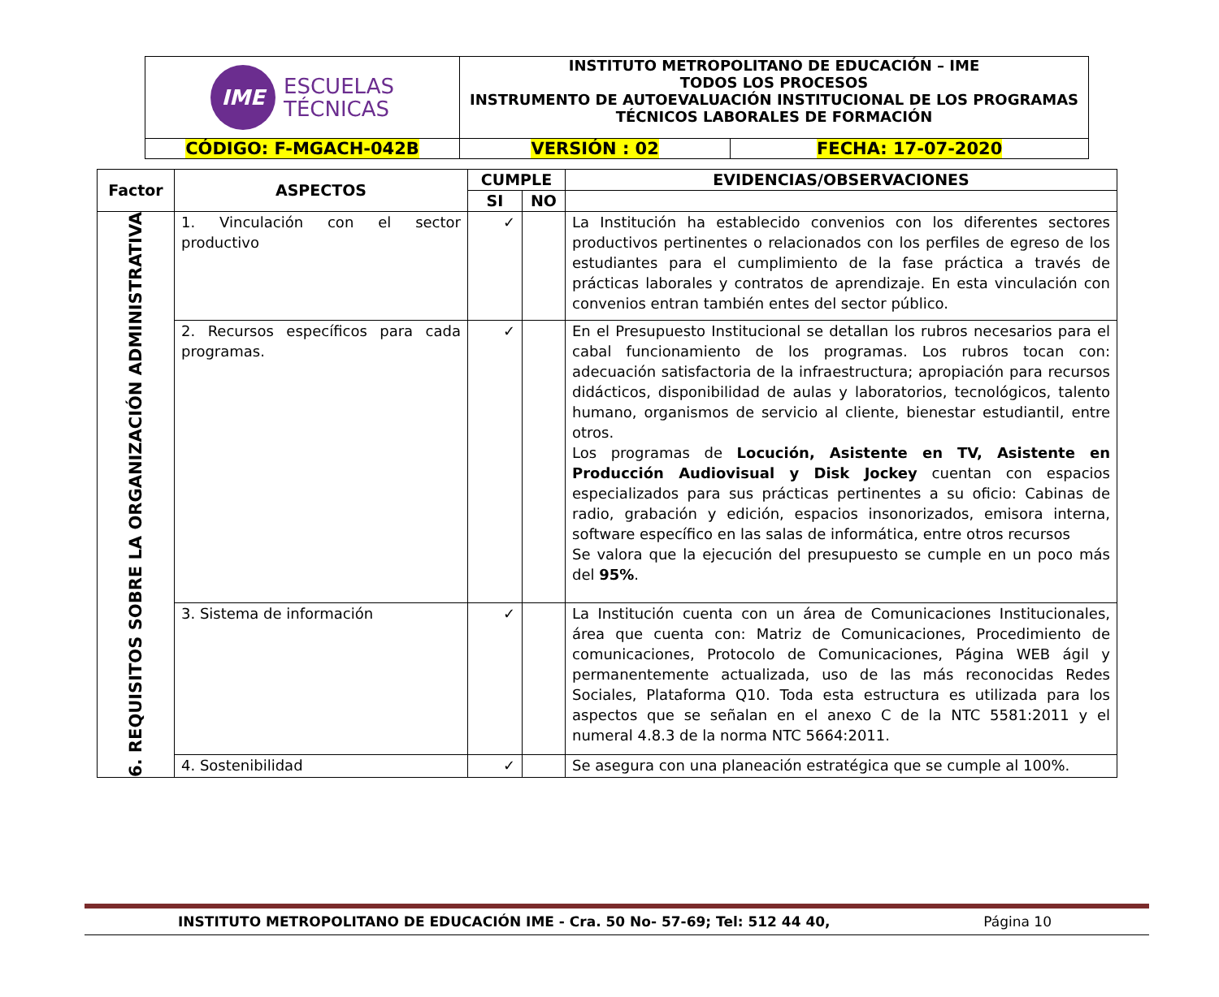| IME ESCUELAS TÉCNICAS | INSTITUTO METROPOLITANO DE EDUCACIÓN – IME TODOS LOS PROCESOS INSTRUMENTO DE AUTOEVALUACIÓN INSTITUCIONAL DE LOS PROGRAMAS TÉCNICOS LABORALES DE FORMACIÓN | |
| CÓDIGO: F-MGACH-042B | VERSIÓN : 02 | FECHA: 17-07-2020 |
| Factor | ASPECTOS | CUMPLE | | EVIDENCIAS/OBSERVACIONES |
| --- | --- | --- | --- | --- |
| | | SI | NO | |
| 6. REQUISITOS SOBRE LA ORGANIZACIÓN ADMINISTRATIVA | 1. Vinculación con el sector productivo | ✓ | | La Institución ha establecido convenios con los diferentes sectores productivos pertinentes o relacionados con los perfiles de egreso de los estudiantes para el cumplimiento de la fase práctica a través de prácticas laborales y contratos de aprendizaje. En esta vinculación con convenios entran también entes del sector público. |
| | 2. Recursos específicos para cada programas. | ✓ | | En el Presupuesto Institucional se detallan los rubros necesarios para el cabal funcionamiento de los programas. Los rubros tocan con: adecuación satisfactoria de la infraestructura; apropiación para recursos didácticos, disponibilidad de aulas y laboratorios, tecnológicos, talento humano, organismos de servicio al cliente, bienestar estudiantil, entre otros. Los programas de Locución, Asistente en TV, Asistente en Producción Audiovisual y Disk Jockey cuentan con espacios especializados para sus prácticas pertinentes a su oficio: Cabinas de radio, grabación y edición, espacios insonorizados, emisora interna, software específico en las salas de informática, entre otros recursos Se valora que la ejecución del presupuesto se cumple en un poco más del 95% . |
| | 3. Sistema de información | ✓ | | La Institución cuenta con un área de Comunicaciones Institucionales, área que cuenta con: Matriz de Comunicaciones, Procedimiento de comunicaciones, Protocolo de Comunicaciones, Página WEB ágil y permanentemente actualizada, uso de las más reconocidas Redes Sociales, Plataforma Q10. Toda esta estructura es utilizada para los aspectos que se señalan en el anexo C de la NTC 5581:2011 y el numeral 4.8.3 de la norma NTC 5664:2011. |
| | 4. Sostenibilidad | ✓ | | Se asegura con una planeación estratégica que se cumple al 100%. |
INSTITUTO METROPOLITANO DE EDUCACIÓN IME - Cra. 50 No- 57-69; Tel: 512 44 40, Página 10